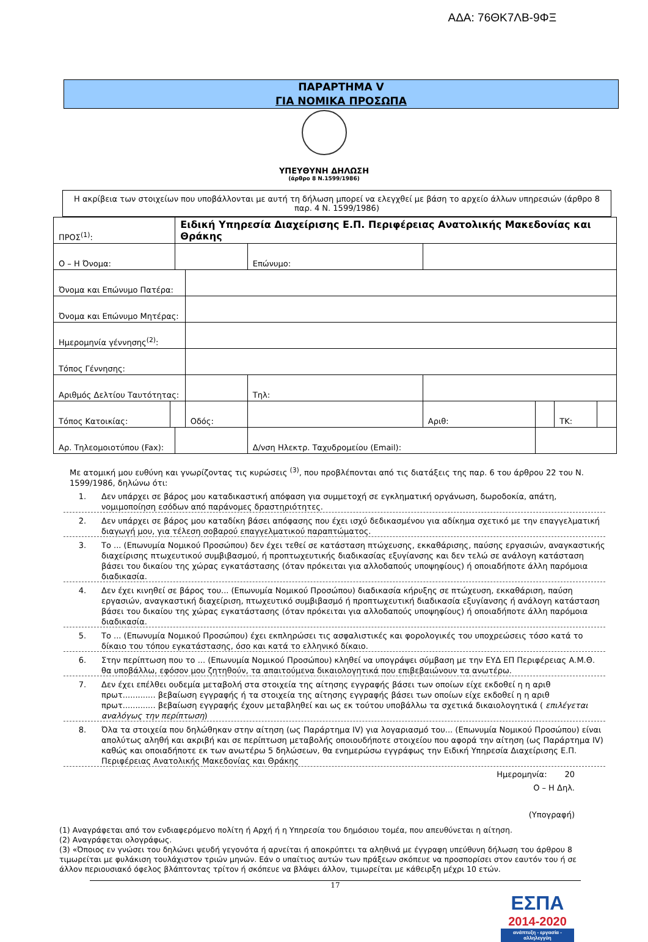ΑΔΑ: 76ΘΚ7ΛΒ-9ΦΞ
ΠΑΡΑΡΤΗΜΑ V
ΓΙΑ ΝΟΜΙΚΑ ΠΡΟΣΩΠΑ
ΥΠΕΥΘΥΝΗ ΔΗΛΩΣΗ
(άρθρο 8 Ν.1599/1986)
Η ακρίβεια των στοιχείων που υποβάλλονται με αυτή τη δήλωση μπορεί να ελεγχθεί με βάση το αρχείο άλλων υπηρεσιών (άρθρο 8 παρ. 4 Ν. 1599/1986)
| ΠΡΟΣ<sup>(1)</sup>: | | Ειδική Υπηρεσία Διαχείρισης Ε.Π. Περιφέρειας Ανατολικής Μακεδονίας και Θράκης | | | | | | | |
| Ο – Η Όνομα: | | | | | Επώνυμο: | | | | |
| Όνομα και Επώνυμο Πατέρα: | | | | | | | | | |
| Όνομα και Επώνυμο Μητέρας: | | | | | | | | | |
| Ημερομηνία γέννησης<sup>(2)</sup>: | | | | | | | | | |
| Τόπος Γέννησης: | | | | | | | | | |
| Αριθμός Δελτίου Ταυτότητας: | | | | | Τηλ: | | | | |
| Τόπος Κατοικίας: | | | Οδός: | | | Αριθ: | | ΤΚ: | |
| Αρ. Τηλεομοιοτύπου (Fax): | | | | | Δ/νση Ηλεκτρ. Ταχυδρομείου (Email): | | | | |
Με ατομική μου ευθύνη και γνωρίζοντας τις κυρώσεις <sup>(3)</sup>, που προβλέπονται από τις διατάξεις της παρ. 6 του άρθρου 22 του Ν. 1599/1986, δηλώνω ότι:
1. Δεν υπάρχει σε βάρος μου καταδικαστική απόφαση για συμμετοχή σε εγκληματική οργάνωση, δωροδοκία, απάτη, νομιμοποίηση εσόδων από παράνομες δραστηριότητες.
2. Δεν υπάρχει σε βάρος μου καταδίκη βάσει απόφασης που έχει ισχύ δεδικασμένου για αδίκημα σχετικό με την επαγγελματική διαγωγή μου, για τέλεση σοβαρού επαγγελματικού παραπτώματος.
3. Το ... (Επωνυμία Νομικού Προσώπου) δεν έχει τεθεί σε κατάσταση πτώχευσης, εκκαθάρισης, παύσης εργασιών, αναγκαστικής διαχείρισης πτωχευτικού συμβιβασμού, ή προπτωχευτικής διαδικασίας εξυγίανσης και δεν τελώ σε ανάλογη κατάσταση βάσει του δικαίου της χώρας εγκατάστασης (όταν πρόκειται για αλλοδαπούς υποψηφίους) ή οποιαδήποτε άλλη παρόμοια διαδικασία.
4. Δεν έχει κινηθεί σε βάρος του... (Επωνυμία Νομικού Προσώπου) διαδικασία κήρυξης σε πτώχευση, εκκαθάριση, παύση εργασιών, αναγκαστική διαχείριση, πτωχευτικό συμβιβασμό ή προπτωχευτική διαδικασία εξυγίανσης ή ανάλογη κατάσταση βάσει του δικαίου της χώρας εγκατάστασης (όταν πρόκειται για αλλοδαπούς υποψηφίους) ή οποιαδήποτε άλλη παρόμοια διαδικασία.
5. Το ... (Επωνυμία Νομικού Προσώπου) έχει εκπληρώσει τις ασφαλιστικές και φορολογικές του υποχρεώσεις τόσο κατά το δίκαιο του τόπου εγκατάστασης, όσο και κατά το ελληνικό δίκαιο.
6. Στην περίπτωση που το ... (Επωνυμία Νομικού Προσώπου) κληθεί να υπογράψει σύμβαση με την ΕΥΔ ΕΠ Περιφέρειας Α.Μ.Θ. θα υποβάλλω, εφόσον μου ζητηθούν, τα απαιτούμενα δικαιολογητικά που επιβεβαιώνουν τα ανωτέρω.
7. Δεν έχει επέλθει ουδεμία μεταβολή στα στοιχεία της αίτησης εγγραφής βάσει των οποίων είχε εκδοθεί η η αριθ πρωτ............. βεβαίωση εγγραφής ή τα στοιχεία της αίτησης εγγραφής βάσει των οποίων είχε εκδοθεί η η αριθ πρωτ............. βεβαίωση εγγραφής έχουν μεταβληθεί και ως εκ τούτου υποβάλλω τα σχετικά δικαιολογητικά ( επιλέγεται αναλόγως την περίπτωση)
8. Όλα τα στοιχεία που δηλώθηκαν στην αίτηση (ως Παράρτημα IV) για λογαριασμό του... (Επωνυμία Νομικού Προσώπου) είναι απολύτως αληθή και ακριβή και σε περίπτωση μεταβολής οποιουδήποτε στοιχείου που αφορά την αίτηση (ως Παράρτημα IV) καθώς και οποιαδήποτε εκ των ανωτέρω 5 δηλώσεων, θα ενημερώσω εγγράφως την Ειδική Υπηρεσία Διαχείρισης Ε.Π. Περιφέρειας Ανατολικής Μακεδονίας και Θράκης
Ημερομηνία: 20
Ο – Η Δηλ.
(Υπογραφή)
(1) Αναγράφεται από τον ενδιαφερόμενο πολίτη ή Αρχή ή η Υπηρεσία του δημόσιου τομέα, που απευθύνεται η αίτηση.
(2) Αναγράφεται ολογράφως.
(3) «Όποιος εν γνώσει του δηλώνει ψευδή γεγονότα ή αρνείται ή αποκρύπτει τα αληθινά με έγγραφη υπεύθυνη δήλωση του άρθρου 8 τιμωρείται με φυλάκιση τουλάχιστον τριών μηνών. Εάν ο υπαίτιος αυτών των πράξεων σκόπευε να προσπορίσει στον εαυτόν του ή σε άλλον περιουσιακό όφελος βλάπτοντας τρίτον ή σκόπευε να βλάψει άλλον, τιμωρείται με κάθειρξη μέχρι 10 ετών.
17
ΕΣΠΑ
2014-2020
ανάπτυξη - εργασία - αλληλεγγύη